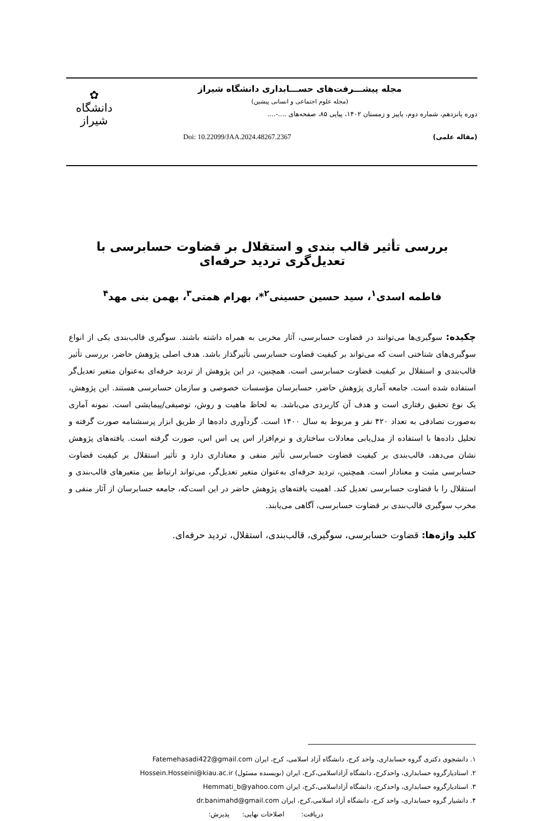مجله پیشـــرفت‌های حســـابداری دانشگاه شیراز
(مجله علوم اجتماعی و انسانی پیشین)
دوره پانزدهم، شماره دوم، پاییز و زمستان ۱۴۰۲، پیاپی ۸۵، صفحه‌های ....-....
(مقاله علمی) Doi: 10.22099/JAA.2024.48267.2367
✿
دانشگاه شیراز
بررسی تأثیر قالب بندی و استقلال بر قضاوت حسابرسی با تعدیل‌گری تردید حرفه‌ای
فاطمه اسدی<sup>۱</sup>، سید حسین حسینی<sup>۲</sup>*، بهرام همتی<sup>۳</sup>، بهمن بنی مهد<sup>۴</sup>
چکیده: سوگیری‌ها می‌توانند در قضاوت حسابرسی، آثار مخربی به همراه داشته باشند. سوگیری قالب‌بندی یکی از انواع سوگیری‌های شناختی است که می‌تواند بر کیفیت قضاوت حسابرسی تأثیرگذار باشد. هدف اصلی پژوهش حاضر، بررسی تأثیر قالب‌بندی و استقلال بر کیفیت قضاوت حسابرسی است. همچنین، در این پژوهش از تردید حرفه‌ای به‌عنوان متغیر تعدیل‌گر استفاده شده است. جامعه آماری پژوهش حاضر، حسابرسان مؤسسات خصوصی و سازمان حسابرسی هستند. این پژوهش، یک نوع تحقیق رفتاری است و هدف آن کاربردی می‌باشد. به لحاظ ماهیت و روش، توصیفی/پیمایشی است. نمونه آماری به‌صورت تصادفی به تعداد ۴۲۰ نفر و مربوط به سال ۱۴۰۰ است. گردآوری داده‌ها از طریق ابزار پرسشنامه صورت گرفته و تحلیل داده‌ها با استفاده از مدل‌یابی معادلات ساختاری و نرم‌افزار اس پی اس اس، صورت گرفته است. یافته‌های پژوهش نشان می‌دهد، قالب‌بندی بر کیفیت قضاوت حسابرسی تأثیر منفی و معناداری دارد و تأثیر استقلال بر کیفیت قضاوت حسابرسی مثبت و معنادار است. همچنین، تردید حرفه‌ای به‌عنوان متغیر تعدیل‌گر، می‌تواند ارتباط بین متغیرهای قالب‌بندی و استقلال را با قضاوت حسابرسی تعدیل کند. اهمیت یافته‌های پژوهش حاضر در این است‌که، جامعه حسابرسان از آثار منفی و مخرب سوگیری قالب‌بندی بر قضاوت حسابرسی، آگاهی می‌یابند.
کلید واژه‌ها: قضاوت حسابرسی، سوگیری، قالب‌بندی، استقلال، تردید حرفه‌ای.
۱. دانشجوی دکتری گروه حسابداری، واحد کرج، دانشگاه آزاد اسلامی، کرج، ایران Fatemehasadi422@gmail.com
۲. استادیارگروه حسابداری، واحدکرج، دانشگاه آزاداسلامی،کرج، ایران (نویسنده مسئول) Hossein.Hosseini@kiau.ac.ir
۳. استادیارگروه حسابداری، واحدکرج، دانشگاه آزاداسلامی،کرج، ایران Hemmati_b@yahoo.com
۴. دانشیار گروه حسابداری، واحد کرج، دانشگاه آزاد اسلامی،کرج، ایران dr.banimahd@gmail.com
دریافت: اصلاحات نهایی: پذیرش: